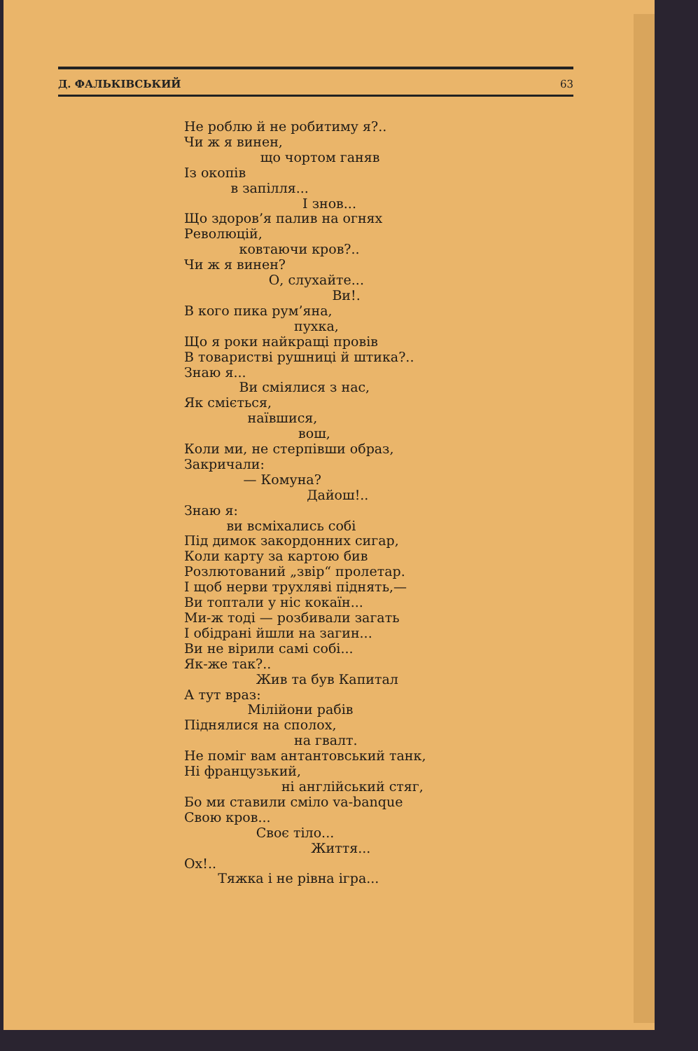Д. ФАЛЬКІВСЬКИЙ 63
Не роблю й не робитиму я?..
Чи ж я винен,
що чортом ганяв
Із окопів
в запілля...
І знов...
Що здоров’я палив на огнях
Революцій,
ковтаючи кров?..
Чи ж я винен?
О, слухайте...
Ви!.
В кого пика рум’яна,
пухка,
Що я роки найкращі провів
В товаристві рушниці й штика?..
Знаю я...
Ви сміялися з нас,
Як сміється,
наївшися,
вош,
Коли ми, не стерпівши образ,
Закричали:
— Комуна?
Дайош!..
Знаю я:
ви всміхались собі
Під димок закордонних сигар,
Коли карту за картою бив
Розлютований „звір“ пролетар.
І щоб нерви трухляві піднять,—
Ви топтали у ніс кокаїн...
Ми-ж тоді — розбивали загать
І обідрані йшли на загин...
Ви не вірили самі собі...
Як-же так?..
Жив та був Капитал
А тут враз:
Мілійони рабів
Піднялися на сполох,
на гвалт.
Не поміг вам антантовський танк,
Ні французький,
ні англійський стяг,
Бо ми ставили сміло va-banque
Свою кров...
Своє тіло...
Життя...
Ох!..
Тяжка і не рівна ігра...